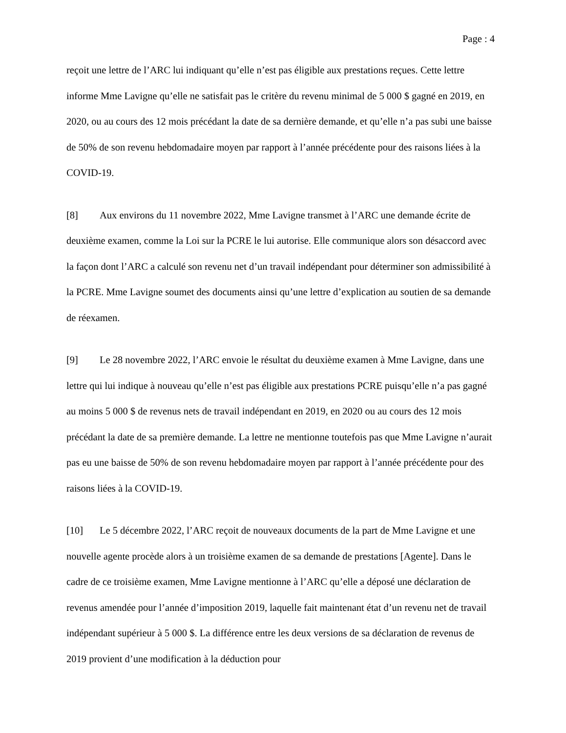Page : 4
reçoit une lettre de l’ARC lui indiquant qu’elle n’est pas éligible aux prestations reçues. Cette lettre informe Mme Lavigne qu’elle ne satisfait pas le critère du revenu minimal de 5 000 $ gagné en 2019, en 2020, ou au cours des 12 mois précédant la date de sa dernière demande, et qu’elle n’a pas subi une baisse de 50% de son revenu hebdomadaire moyen par rapport à l’année précédente pour des raisons liées à la COVID-19.
[8] Aux environs du 11 novembre 2022, Mme Lavigne transmet à l’ARC une demande écrite de deuxième examen, comme la Loi sur la PCRE le lui autorise. Elle communique alors son désaccord avec la façon dont l’ARC a calculé son revenu net d’un travail indépendant pour déterminer son admissibilité à la PCRE. Mme Lavigne soumet des documents ainsi qu’une lettre d’explication au soutien de sa demande de réexamen.
[9] Le 28 novembre 2022, l’ARC envoie le résultat du deuxième examen à Mme Lavigne, dans une lettre qui lui indique à nouveau qu’elle n’est pas éligible aux prestations PCRE puisqu’elle n’a pas gagné au moins 5 000 $ de revenus nets de travail indépendant en 2019, en 2020 ou au cours des 12 mois précédant la date de sa première demande. La lettre ne mentionne toutefois pas que Mme Lavigne n’aurait pas eu une baisse de 50% de son revenu hebdomadaire moyen par rapport à l’année précédente pour des raisons liées à la COVID-19.
[10] Le 5 décembre 2022, l’ARC reçoit de nouveaux documents de la part de Mme Lavigne et une nouvelle agente procède alors à un troisième examen de sa demande de prestations [Agente]. Dans le cadre de ce troisième examen, Mme Lavigne mentionne à l’ARC qu’elle a déposé une déclaration de revenus amendée pour l’année d’imposition 2019, laquelle fait maintenant état d’un revenu net de travail indépendant supérieur à 5 000 $. La différence entre les deux versions de sa déclaration de revenus de 2019 provient d’une modification à la déduction pour